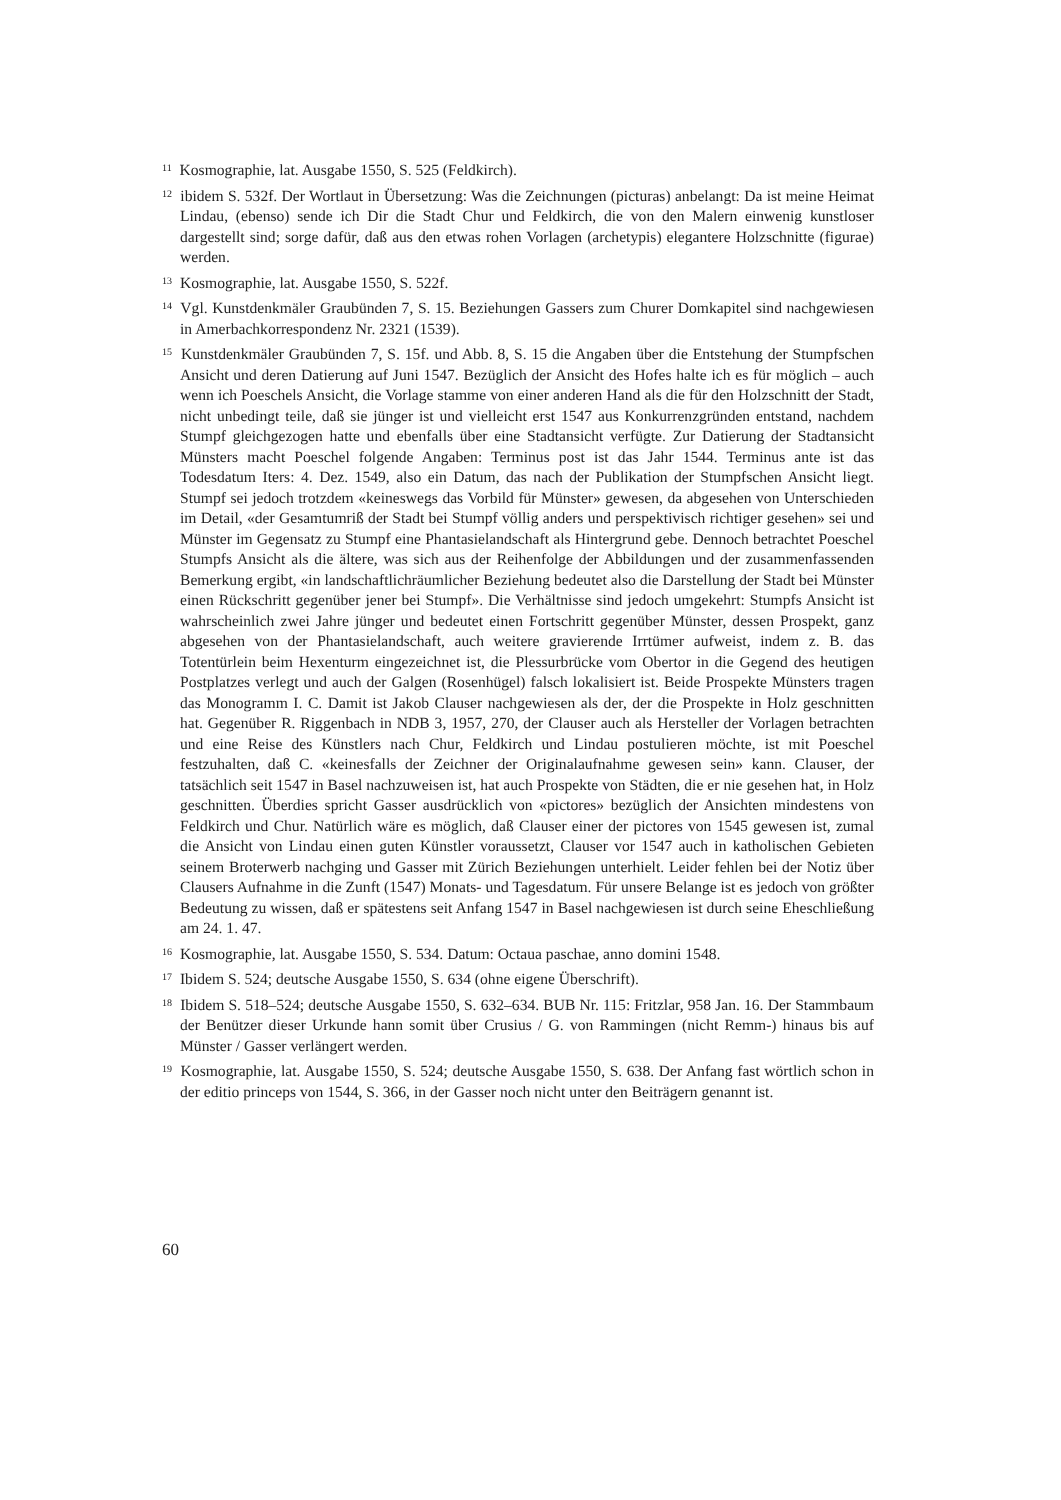<sup>11</sup> Kosmographie, lat. Ausgabe 1550, S. 525 (Feldkirch).
<sup>12</sup> ibidem S. 532f. Der Wortlaut in Übersetzung: Was die Zeichnungen (picturas) anbelangt: Da ist meine Heimat Lindau, (ebenso) sende ich Dir die Stadt Chur und Feldkirch, die von den Malern einwenig kunstloser dargestellt sind; sorge dafür, daß aus den etwas rohen Vorlagen (archetypis) elegantere Holzschnitte (figurae) werden.
<sup>13</sup> Kosmographie, lat. Ausgabe 1550, S. 522f.
<sup>14</sup> Vgl. Kunstdenkmäler Graubünden 7, S. 15. Beziehungen Gassers zum Churer Domkapitel sind nachgewiesen in Amerbachkorrespondenz Nr. 2321 (1539).
<sup>15</sup> Kunstdenkmäler Graubünden 7, S. 15f. und Abb. 8, S. 15 die Angaben über die Entstehung der Stumpfschen Ansicht und deren Datierung auf Juni 1547. Bezüglich der Ansicht des Hofes halte ich es für möglich – auch wenn ich Poeschels Ansicht, die Vorlage stamme von einer anderen Hand als die für den Holzschnitt der Stadt, nicht unbedingt teile, daß sie jünger ist und vielleicht erst 1547 aus Konkurrenzgründen entstand, nachdem Stumpf gleichgezogen hatte und ebenfalls über eine Stadtansicht verfügte. Zur Datierung der Stadtansicht Münsters macht Poeschel folgende Angaben: Terminus post ist das Jahr 1544. Terminus ante ist das Todesdatum Iters: 4. Dez. 1549, also ein Datum, das nach der Publikation der Stumpfschen Ansicht liegt. Stumpf sei jedoch trotzdem «keineswegs das Vorbild für Münster» gewesen, da abgesehen von Unterschieden im Detail, «der Gesamtumriß der Stadt bei Stumpf völlig anders und perspektivisch richtiger gesehen» sei und Münster im Gegensatz zu Stumpf eine Phantasielandschaft als Hintergrund gebe. Dennoch betrachtet Poeschel Stumpfs Ansicht als die ältere, was sich aus der Reihenfolge der Abbildungen und der zusammenfassenden Bemerkung ergibt, «in landschaftlichräumlicher Beziehung bedeutet also die Darstellung der Stadt bei Münster einen Rückschritt gegenüber jener bei Stumpf». Die Verhältnisse sind jedoch umgekehrt: Stumpfs Ansicht ist wahrscheinlich zwei Jahre jünger und bedeutet einen Fortschritt gegenüber Münster, dessen Prospekt, ganz abgesehen von der Phantasielandschaft, auch weitere gravierende Irrtümer aufweist, indem z. B. das Totentürlein beim Hexenturm eingezeichnet ist, die Plessurbrücke vom Obertor in die Gegend des heutigen Postplatzes verlegt und auch der Galgen (Rosenhügel) falsch lokalisiert ist. Beide Prospekte Münsters tragen das Monogramm I. C. Damit ist Jakob Clauser nachgewiesen als der, der die Prospekte in Holz geschnitten hat. Gegenüber R. Riggenbach in NDB 3, 1957, 270, der Clauser auch als Hersteller der Vorlagen betrachten und eine Reise des Künstlers nach Chur, Feldkirch und Lindau postulieren möchte, ist mit Poeschel festzuhalten, daß C. «keinesfalls der Zeichner der Originalaufnahme gewesen sein» kann. Clauser, der tatsächlich seit 1547 in Basel nachzuweisen ist, hat auch Prospekte von Städten, die er nie gesehen hat, in Holz geschnitten. Überdies spricht Gasser ausdrücklich von «pictores» bezüglich der Ansichten mindestens von Feldkirch und Chur. Natürlich wäre es möglich, daß Clauser einer der pictores von 1545 gewesen ist, zumal die Ansicht von Lindau einen guten Künstler voraussetzt, Clauser vor 1547 auch in katholischen Gebieten seinem Broterwerb nachging und Gasser mit Zürich Beziehungen unterhielt. Leider fehlen bei der Notiz über Clausers Aufnahme in die Zunft (1547) Monats- und Tagesdatum. Für unsere Belange ist es jedoch von größter Bedeutung zu wissen, daß er spätestens seit Anfang 1547 in Basel nachgewiesen ist durch seine Eheschließung am 24. 1. 47.
<sup>16</sup> Kosmographie, lat. Ausgabe 1550, S. 534. Datum: Octaua paschae, anno domini 1548.
<sup>17</sup> Ibidem S. 524; deutsche Ausgabe 1550, S. 634 (ohne eigene Überschrift).
<sup>18</sup> Ibidem S. 518–524; deutsche Ausgabe 1550, S. 632–634. BUB Nr. 115: Fritzlar, 958 Jan. 16. Der Stammbaum der Benützer dieser Urkunde hann somit über Crusius / G. von Rammingen (nicht Remm-) hinaus bis auf Münster / Gasser verlängert werden.
<sup>19</sup> Kosmographie, lat. Ausgabe 1550, S. 524; deutsche Ausgabe 1550, S. 638. Der Anfang fast wörtlich schon in der editio princeps von 1544, S. 366, in der Gasser noch nicht unter den Beiträgern genannt ist.
60